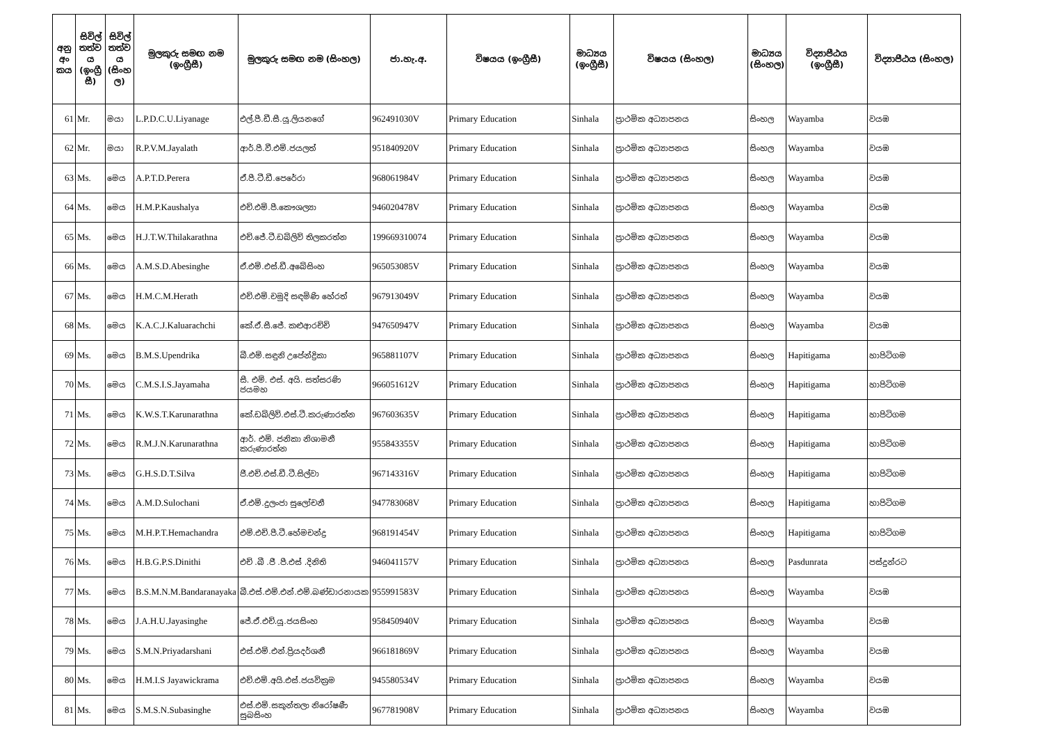| අනු අං කය | සිවිල් තත්ව ය (ඉංග්‍රී සී) | සිවිල් තත්ව ය (සිංහ ල) | මුලකුරු සමඟ නම (ඉංග්‍රීසී) | මුලකුරු සමඟ නම (සිංහල) | ජා.හැ.අ. | විෂයය (ඉංග්‍රීසී) | මාධ්‍යය (ඉංග්‍රීසී) | විෂයය (සිංහල) | මාධ්‍යය (සිංහල) | විද්‍යාපීඨය (ඉංග්‍රීසී) | විද්‍යාපීඨය (සිංහල) |
| --- | --- | --- | --- | --- | --- | --- | --- | --- | --- | --- | --- |
| 61 | Mr. | මයා | L.P.D.C.U.Liyanage | එල්.පී.ඩී.සී.යූ.ලියනගේ | 962491030V | Primary Education | Sinhala | ප්‍රාථමික අධ්‍යාපනය | සිංහල | Wayamba | වයඹ |
| 62 | Mr. | මයා | R.P.V.M.Jayalath | ආර්.පී.වී.එම්.ජයලත් | 951840920V | Primary Education | Sinhala | ප්‍රාථමික අධ්‍යාපනය | සිංහල | Wayamba | වයඹ |
| 63 | Ms. | මෙය | A.P.T.D.Perera | ඒ.පී.ටී.ඩී.පෙරේරා | 968061984V | Primary Education | Sinhala | ප්‍රාථමික අධ්‍යාපනය | සිංහල | Wayamba | වයඹ |
| 64 | Ms. | මෙය | H.M.P.Kaushalya | එච්.එම්.පී.කෞශල්‍යා | 946020478V | Primary Education | Sinhala | ප්‍රාථමික අධ්‍යාපනය | සිංහල | Wayamba | වයඹ |
| 65 | Ms. | මෙය | H.J.T.W.Thilakarathna | එච්.ජේ.ටී.ඩබ්ලිව් තිලකරත්න | 199669310074 | Primary Education | Sinhala | ප්‍රාථමික අධ්‍යාපනය | සිංහල | Wayamba | වයඹ |
| 66 | Ms. | මෙය | A.M.S.D.Abesinghe | ඒ.එම්.එස්.ඩී.අබේසිංහ | 965053085V | Primary Education | Sinhala | ප්‍රාථමික අධ්‍යාපනය | සිංහල | Wayamba | වයඹ |
| 67 | Ms. | මෙය | H.M.C.M.Herath | එච්.එම්.චමුදි සඳමිණි හේරත් | 967913049V | Primary Education | Sinhala | ප්‍රාථමික අධ්‍යාපනය | සිංහල | Wayamba | වයඹ |
| 68 | Ms. | මෙය | K.A.C.J.Kaluarachchi | කේ.ඒ.සී.ජේ. කළුආරච්චි | 947650947V | Primary Education | Sinhala | ප්‍රාථමික අධ්‍යාපනය | සිංහල | Wayamba | වයඹ |
| 69 | Ms. | මෙය | B.M.S.Upendrika | බී.එම්.සඳුනි උපේන්ද්‍රිකා | 965881107V | Primary Education | Sinhala | ප්‍රාථමික අධ්‍යාපනය | සිංහල | Hapitigama | හාපිටිගම |
| 70 | Ms. | මෙය | C.M.S.I.S.Jayamaha | සී. එම්. එස්. අයි. සත්සරණි ජයමහ | 966051612V | Primary Education | Sinhala | ප්‍රාථමික අධ්‍යාපනය | සිංහල | Hapitigama | හාපිටිගම |
| 71 | Ms. | මෙය | K.W.S.T.Karunarathna | කේ.ඩබ්ලිව්.එස්.ටී.කරුණාරත්න | 967603635V | Primary Education | Sinhala | ප්‍රාථමික අධ්‍යාපනය | සිංහල | Hapitigama | හාපිටිගම |
| 72 | Ms. | මෙය | R.M.J.N.Karunarathna | ආර්. එම්. ජනිකා නිශාමනී කරුණාරත්න | 955843355V | Primary Education | Sinhala | ප්‍රාථමික අධ්‍යාපනය | සිංහල | Hapitigama | හාපිටිගම |
| 73 | Ms. | මෙය | G.H.S.D.T.Silva | ජී.එච්.එස්.ඩී.ටී.සිල්වා | 967143316V | Primary Education | Sinhala | ප්‍රාථමික අධ්‍යාපනය | සිංහල | Hapitigama | හාපිටිගම |
| 74 | Ms. | මෙය | A.M.D.Sulochani | ඒ.එම්.දුලංජා සුලෝචනී | 947783068V | Primary Education | Sinhala | ප්‍රාථමික අධ්‍යාපනය | සිංහල | Hapitigama | හාපිටිගම |
| 75 | Ms. | මෙය | M.H.P.T.Hemachandra | එම්.එච්.පී.ටී.හේමචන්ද්‍ර | 968191454V | Primary Education | Sinhala | ප්‍රාථමික අධ්‍යාපනය | සිංහල | Hapitigama | හාපිටිගම |
| 76 | Ms. | මෙය | H.B.G.P.S.Dinithi | එච් .බී .ජී .පී.එස් .දිනිති | 946041157V | Primary Education | Sinhala | ප්‍රාථමික අධ්‍යාපනය | සිංහල | Pasdunrata | පස්දුන්රට |
| 77 | Ms. | මෙය | B.S.M.N.M.Bandaranayaka | බී.එස්.එම්.එන්.එම්.බණ්ඩාරනායක | 955991583V | Primary Education | Sinhala | ප්‍රාථමික අධ්‍යාපනය | සිංහල | Wayamba | වයඹ |
| 78 | Ms. | මෙය | J.A.H.U.Jayasinghe | ජේ.ඒ.එච්.යූ.ජයසිංහ | 958450940V | Primary Education | Sinhala | ප්‍රාථමික අධ්‍යාපනය | සිංහල | Wayamba | වයඹ |
| 79 | Ms. | මෙය | S.M.N.Priyadarshani | එස්.එම්.එන්.ප්‍රියදර්ශනී | 966181869V | Primary Education | Sinhala | ප්‍රාථමික අධ්‍යාපනය | සිංහල | Wayamba | වයඹ |
| 80 | Ms. | මෙය | H.M.I.S Jayawickrama | එච්.එම්.අයි.එස්.ජයවික්‍රම | 945580534V | Primary Education | Sinhala | ප්‍රාථමික අධ්‍යාපනය | සිංහල | Wayamba | වයඹ |
| 81 | Ms. | මෙය | S.M.S.N.Subasinghe | එස්.එම්.සකුන්තලා නිරෝෂණී සුබසිංහ | 967781908V | Primary Education | Sinhala | ප්‍රාථමික අධ්‍යාපනය | සිංහල | Wayamba | වයඹ |